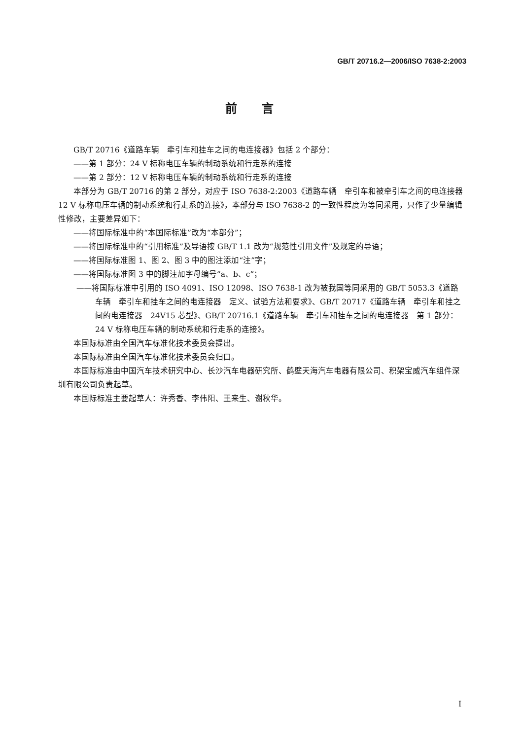GB/T 20716.2—2006/ISO 7638-2:2003
前言
GB/T 20716《道路车辆　牵引车和挂车之间的电连接器》包括 2 个部分：
——第 1 部分：24 V 标称电压车辆的制动系统和行走系的连接
——第 2 部分：12 V 标称电压车辆的制动系统和行走系的连接
本部分为 GB/T 20716 的第 2 部分，对应于 ISO 7638-2:2003《道路车辆　牵引车和被牵引车之间的电连接器　12 V 标称电压车辆的制动系统和行走系的连接》，本部分与 ISO 7638-2 的一致性程度为等同采用，只作了少量编辑性修改，主要差异如下：
——将国际标准中的“本国际标准”改为“本部分”；
——将国际标准中的“引用标准”及导语按 GB/T 1.1 改为“规范性引用文件”及规定的导语；
——将国际标准图 1、图 2、图 3 中的图注添加“注”字；
——将国际标准图 3 中的脚注加字母编号“a、b、c”；
——将国际标准中引用的 ISO 4091、ISO 12098、ISO 7638-1 改为被我国等同采用的 GB/T 5053.3《道路车辆　牵引车和挂车之间的电连接器　定义、试验方法和要求》、GB/T 20717《道路车辆　牵引车和挂之间的电连接器　24V15 芯型》、GB/T 20716.1《道路车辆　牵引车和挂车之间的电连接器　第 1 部分：24 V 标称电压车辆的制动系统和行走系的连接》。
本国际标准由全国汽车标准化技术委员会提出。
本国际标准由全国汽车标准化技术委员会归口。
本国际标准由中国汽车技术研究中心、长沙汽车电器研究所、鹤壁天海汽车电器有限公司、积架宝威汽车组件深圳有限公司负责起草。
本国际标准主要起草人：许秀香、李伟阳、王来生、谢秋华。
I